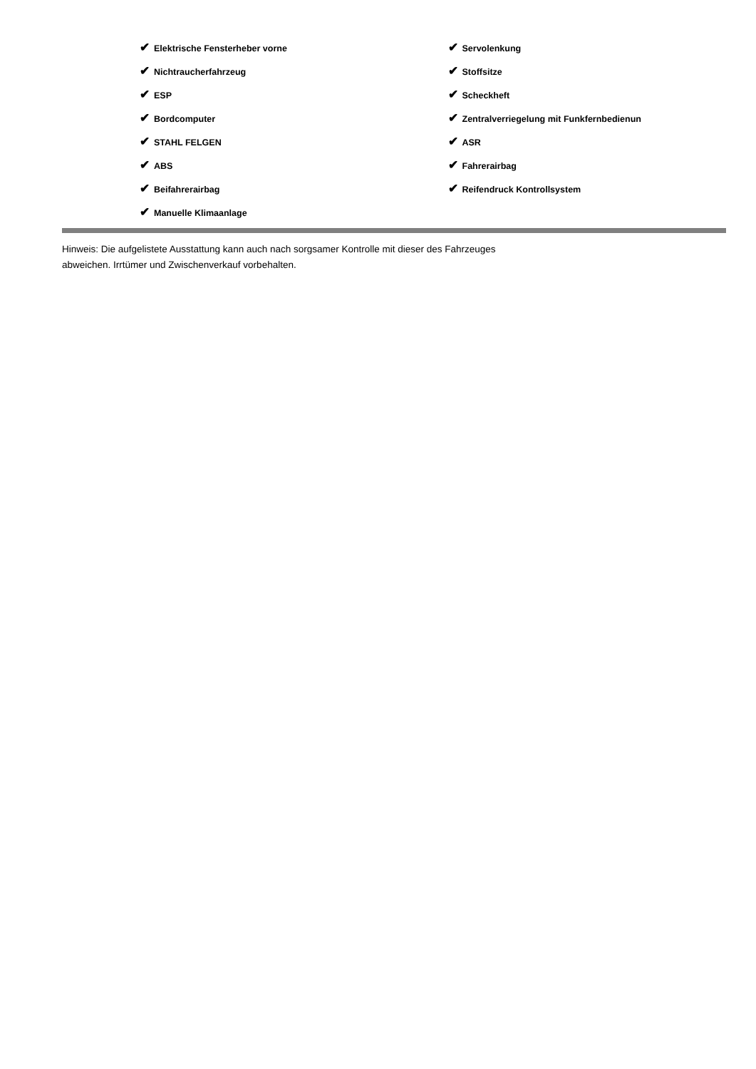✔ Elektrische Fensterheber vorne
✔ Nichtraucherfahrzeug
✔ ESP
✔ Bordcomputer
✔ STAHL FELGEN
✔ ABS
✔ Beifahrerairbag
✔ Manuelle Klimaanlage
✔ Servolenkung
✔ Stoffsitze
✔ Scheckheft
✔ Zentralverriegelung mit Funkfernbedienun
✔ ASR
✔ Fahrerairbag
✔ Reifendruck Kontrollsystem
Hinweis: Die aufgelistete Ausstattung kann auch nach sorgsamer Kontrolle mit dieser des Fahrzeuges
abweichen. Irrtümer und Zwischenverkauf vorbehalten.